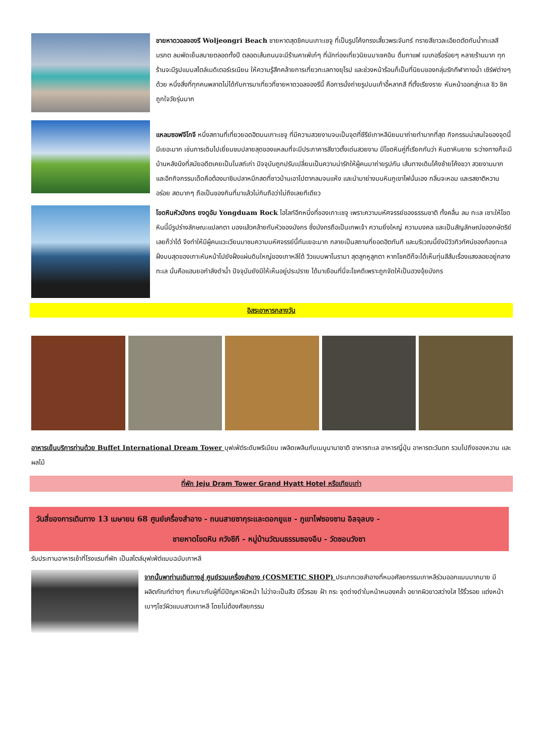ชายหาดวอลจองรี Woljeongri Beach ชายหาดสุดชิคบนเกาะเชจู ที่เป็นรูปโค้งทรงเสี้ยวพระจันทร์ ทรายสีขาวละเอียดตัดกับน้ำทะเลสีมรกต ลมพัดเย็นสบายตลอดทั้งปี ตลอดเส้นถนนจะมีร้านคาเฟ่เก๋ๆ ที่นักท่องเที่ยวนิยมมาเชคอิน ดื่มกาแฟ เบเกอรี่อร่อยๆ หลายร้านมาก ทุกร้านจะมีรูปแบบสไตล์เมดิเตอร์เรเนียน ให้ความรู้สึกคล้ายการเที่ยวทะเลทางยุโรป และช่วงหน้าร้อนก็เป็นที่นิยมของกลุ่มรักกีฬาทางน้ำ เซิร์ฟต่างๆ ด้วย หนึ่งสิ่งที่ทุกคนพลาดไม่ได้กับการมาเที่ยวที่ชายหาดวอลจองรีนี้ คือการนั่งถ่ายรูปบนเก้าอี้หลากสี ที่ตั้งเรียงราย หันหน้าออกสู่ทะเล ชิว ชิค ถูกใจวัยรุ่นมาก
แหลมซอฟจีโกจี หนึ่งสถานที่เที่ยวยอดฮิตบนเกาะเชจู ที่มีความสวยงามจนเป็นจุดที่ซีรีย์เกาหลีนิยมมาถ่ายทำมากที่สุด กิจกรรมน่าสนใจของจุดนี้มีเยอะมาก เช่นการเดินไปเยี่ยมชมปลายสุดของแหลมที่จะมีประภาคารสีขาวตั้งเด่นสวยงาม มีโขดหินคู่ที่เรียกกันว่า หินตาหินยาย ระว่างทางก็จะมีบ้านหลังนึงที่สมัยอดีตเคยเป็นโบสถ์เก่า ปัจจุบันถูกปรับเปลี่ยนเป็นความน่ารักให้ผู้คนมาถ่ายรูปกัน เส้นทางเดินโค้งซ้ายโค้งขวา สวยงามมาก และอีกกิจกรรมเด็ดคือต้องมาชิมปลาหมึกสดที่ชาวบ้านเอาไปตากลมจนแห้ง และนำมาย่างบนหินภูเขาไฟนั่นเอง กลิ่นจะหอม และรสชาติหวาน อร่อย สดมากๆ ถือเป็นของกินที่มาแล้วไม่กินถือว่าไม่ถึงเลยทีเดียว
โขดหินหัวมังกร ยงดูอัม Yongduam Rock ไฮไลท์อีกหนึ่งที่ของเกาะเชจู เพราะความมหัศจรรย์ของธรรมชาติ ทั้งคลื่น ลม ทะเล เซาะให้โขดหินนี้มีรูปร่างลักษณะแปลกตา มองแล้วคล้ายกับหัวของมังกร ซึ่งมังกรถือเป็นเทพเจ้า ความยิ่งใหญ่ ความมงคล และเป็นสัญลักษณ์ของกษัตริย์เลยก็ว่าได้ จึงทำให้มีผู้คนแวะเวียนมาชมความมหัศจรรย์นี้กันเยอะมาก กลายเป็นสถานที่ยอดฮิตทันที และบริเวณนี้ยังมีวิวทิวทัศน์ของท้องทะเลฝั่งบนสุดของเกาะหันหน้าไปยังฝั่งแผ่นดินใหญ่ของเกาหลีใต้ วิวแบบพาโนรามา สุดลูกหูลูกตา หากโชคดีก็จะได้เห็นทุ่นสีส้มเรื่องแสงลอยอยู่กลางทะเล นั่นคือแฮนยอกำลังดำน้ำ ปัจจุบันยังมีให้เห็นอยู่ประปราย ได้มาเยือนที่นี่จะโชคดีเพราะถูกจัดให้เป็นฮวงจุ้ยมังกร
อิสระอาหารกลางวัน
อาหารเย็นบริการท่านด้วย Buffet International Dream Tower บุฟเฟ่ต์ระดับพรีเมียม เพลิดเพลินกับเมนูนานาชาติ อาหารทะเล อาหารญี่ปุ่น อาหารตะวันตก รวมไปถึงของหวาน และผลไม้
ที่พัก Jeju Dram Tower Grand Hyatt Hotel หรือเทียบเท่า
วันสี่ของการเดินทาง 13 เมษายน 68 ศูนย์เครื่องสำอาง - ถนนสายซากุระและดอกยูแช - ภูเขาไฟซองซาน อิลจุลบง -
ชายหาดโขดหิน ควังชีกี - หมู่บ้านวัฒนธรรมซองอึบ - วัดซอนวังซา
รับประทานอาหารเช้าที่โรงแรมที่พัก เป็นสไตล์บุฟเฟ่ต์แบบฉบับเกาหลี
จากนั้นพาท่านเดินทางสู่ ศูนย์รวมเครื่องสำอาง (COSMETIC SHOP) ประเภทเวชสำอางที่หมอศัลยกรรมเกาหลีร่วมออกแบบมากมาย มีผลิตภัณฑ์ต่างๆ ที่เหมาะกับผู้ที่มีปัญหาผิวหน้า ไม่ว่าจะเป็นสิว มีริ้วรอย ฝ้า กระ จุดด่างดำใบหน้าหมองคล้ำ อยากผิวขาวสว่างใส ไร้ริ้วรอย แต่งหน้าเบาๆโชว์ผิวแบบสาวเกาหลี โดยไม่ต้องศัลยกรรม